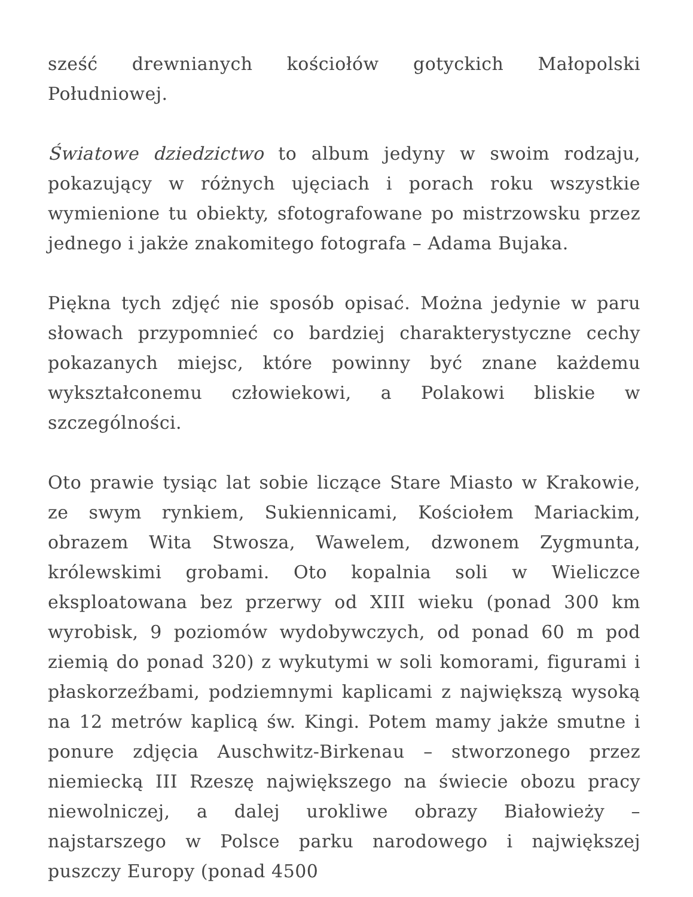sześć drewnianych kościołów gotyckich Małopolski Południowej.
Światowe dziedzictwo to album jedyny w swoim rodzaju, pokazujący w różnych ujęciach i porach roku wszystkie wymienione tu obiekty, sfotografowane po mistrzowsku przez jednego i jakże znakomitego fotografa – Adama Bujaka.
Piękna tych zdjęć nie sposób opisać. Można jedynie w paru słowach przypomnieć co bardziej charakterystyczne cechy pokazanych miejsc, które powinny być znane każdemu wykształconemu człowiekowi, a Polakowi bliskie w szczególności.
Oto prawie tysiąc lat sobie liczące Stare Miasto w Krakowie, ze swym rynkiem, Sukiennicami, Kościołem Mariackim, obrazem Wita Stwosza, Wawelem, dzwonem Zygmunta, królewskimi grobami. Oto kopalnia soli w Wieliczce eksploatowana bez przerwy od XIII wieku (ponad 300 km wyrobisk, 9 poziomów wydobywczych, od ponad 60 m pod ziemią do ponad 320) z wykutymi w soli komorami, figurami i płaskorzeźbami, podziemnymi kaplicami z największą wysoką na 12 metrów kaplicą św. Kingi. Potem mamy jakże smutne i ponure zdjęcia Auschwitz-Birkenau – stworzonego przez niemiecką III Rzeszę największego na świecie obozu pracy niewolniczej, a dalej urokliwe obrazy Białowieży – najstarszego w Polsce parku narodowego i największej puszczy Europy (ponad 4500